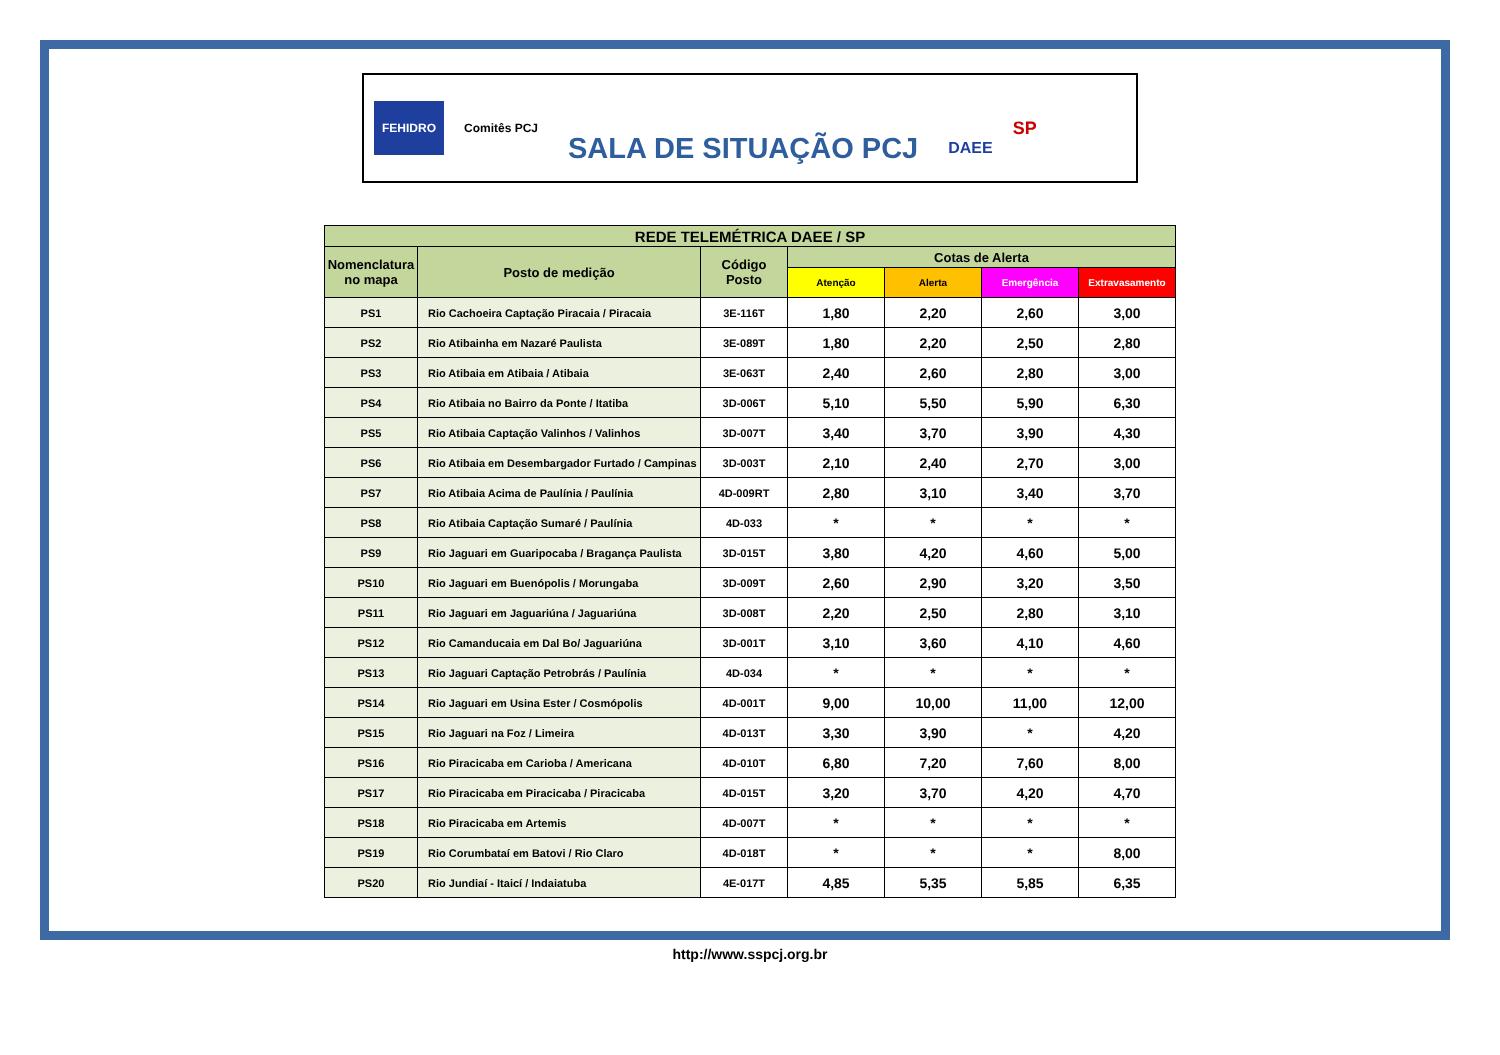FEHIDRO Comitês PCJ SALA DE SITUAÇÃO PCJ DAEE SP
| REDE TELEMÉTRICA DAEE / SP | | | | | | |
| --- | --- | --- | --- | --- | --- | --- |
| Nomenclatura no mapa | Posto de medição | Código Posto | Cotas de Alerta | | | |
| | | | Atenção | Alerta | Emergência | Extravasamento |
| PS1 | Rio Cachoeira Captação Piracaia / Piracaia | 3E-116T | 1,80 | 2,20 | 2,60 | 3,00 |
| PS2 | Rio Atibainha em Nazaré Paulista | 3E-089T | 1,80 | 2,20 | 2,50 | 2,80 |
| PS3 | Rio Atibaia em Atibaia / Atibaia | 3E-063T | 2,40 | 2,60 | 2,80 | 3,00 |
| PS4 | Rio Atibaia no Bairro da Ponte / Itatiba | 3D-006T | 5,10 | 5,50 | 5,90 | 6,30 |
| PS5 | Rio Atibaia Captação Valinhos / Valinhos | 3D-007T | 3,40 | 3,70 | 3,90 | 4,30 |
| PS6 | Rio Atibaia em Desembargador Furtado / Campinas | 3D-003T | 2,10 | 2,40 | 2,70 | 3,00 |
| PS7 | Rio Atibaia Acima de Paulínia / Paulínia | 4D-009RT | 2,80 | 3,10 | 3,40 | 3,70 |
| PS8 | Rio Atibaia Captação Sumaré / Paulínia | 4D-033 | * | * | * | * |
| PS9 | Rio Jaguari em Guaripocaba / Bragança Paulista | 3D-015T | 3,80 | 4,20 | 4,60 | 5,00 |
| PS10 | Rio Jaguari em Buenópolis / Morungaba | 3D-009T | 2,60 | 2,90 | 3,20 | 3,50 |
| PS11 | Rio Jaguari em Jaguariúna / Jaguariúna | 3D-008T | 2,20 | 2,50 | 2,80 | 3,10 |
| PS12 | Rio Camanducaia em Dal Bo/ Jaguariúna | 3D-001T | 3,10 | 3,60 | 4,10 | 4,60 |
| PS13 | Rio Jaguari Captação Petrobrás / Paulínia | 4D-034 | * | * | * | * |
| PS14 | Rio Jaguari em Usina Ester / Cosmópolis | 4D-001T | 9,00 | 10,00 | 11,00 | 12,00 |
| PS15 | Rio Jaguari na Foz / Limeira | 4D-013T | 3,30 | 3,90 | * | 4,20 |
| PS16 | Rio Piracicaba em Carioba / Americana | 4D-010T | 6,80 | 7,20 | 7,60 | 8,00 |
| PS17 | Rio Piracicaba em Piracicaba / Piracicaba | 4D-015T | 3,20 | 3,70 | 4,20 | 4,70 |
| PS18 | Rio Piracicaba em Artemis | 4D-007T | * | * | * | * |
| PS19 | Rio Corumbataí em Batovi / Rio Claro | 4D-018T | * | * | * | 8,00 |
| PS20 | Rio Jundiaí - Itaicí / Indaiatuba | 4E-017T | 4,85 | 5,35 | 5,85 | 6,35 |
http://www.sspcj.org.br